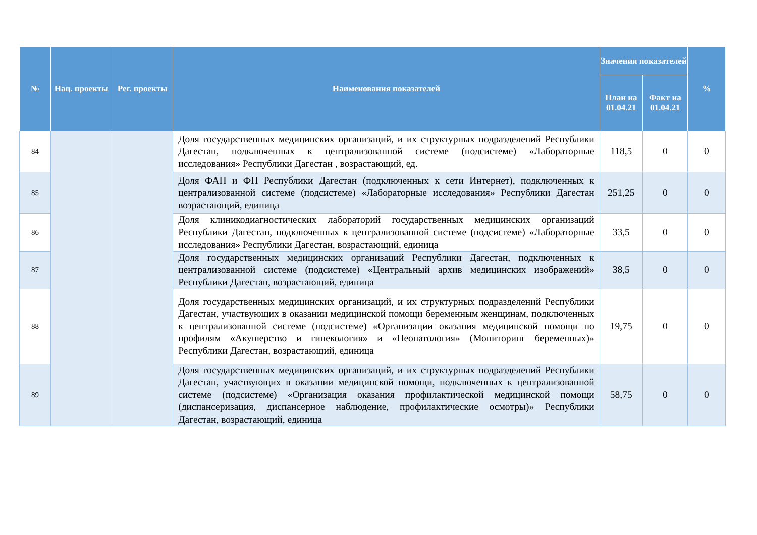| № | Нац. проекты | Рег. проекты | Наименования показателей | Значения показателей | | % |
| --- | --- | --- | --- | --- | --- | --- |
| | | | | План на 01.04.21 | Факт на 01.04.21 | |
| 84 | | | Доля государственных медицинских организаций, и их структурных подразделений Республики Дагестан, подключенных к централизованной системе (подсистеме) «Лабораторные исследования» Республики Дагестан , возрастающий, ед. | 118,5 | 0 | 0 |
| 85 | | | Доля ФАП и ФП Республики Дагестан (подключенных к сети Интернет), подключенных к централизованной системе (подсистеме) «Лабораторные исследования» Республики Дагестан возрастающий, единица | 251,25 | 0 | 0 |
| 86 | | | Доля клиникодиагностических лабораторий государственных медицинских организаций Республики Дагестан, подключенных к централизованной системе (подсистеме) «Лабораторные исследования» Республики Дагестан, возрастающий, единица | 33,5 | 0 | 0 |
| 87 | | | Доля государственных медицинских организаций Республики Дагестан, подключенных к централизованной системе (подсистеме) «Центральный архив медицинских изображений» Республики Дагестан, возрастающий, единица | 38,5 | 0 | 0 |
| 88 | | | Доля государственных медицинских организаций, и их структурных подразделений Республики Дагестан, участвующих в оказании медицинской помощи беременным женщинам, подключенных к централизованной системе (подсистеме) «Организации оказания медицинской помощи по профилям «Акушерство и гинекология» и «Неонатология» (Мониторинг беременных)» Республики Дагестан, возрастающий, единица | 19,75 | 0 | 0 |
| 89 | | | Доля государственных медицинских организаций, и их структурных подразделений Республики Дагестан, участвующих в оказании медицинской помощи, подключенных к централизованной системе (подсистеме) «Организация оказания профилактической медицинской помощи (диспансеризация, диспансерное наблюдение, профилактические осмотры)» Республики Дагестан, возрастающий, единица | 58,75 | 0 | 0 |